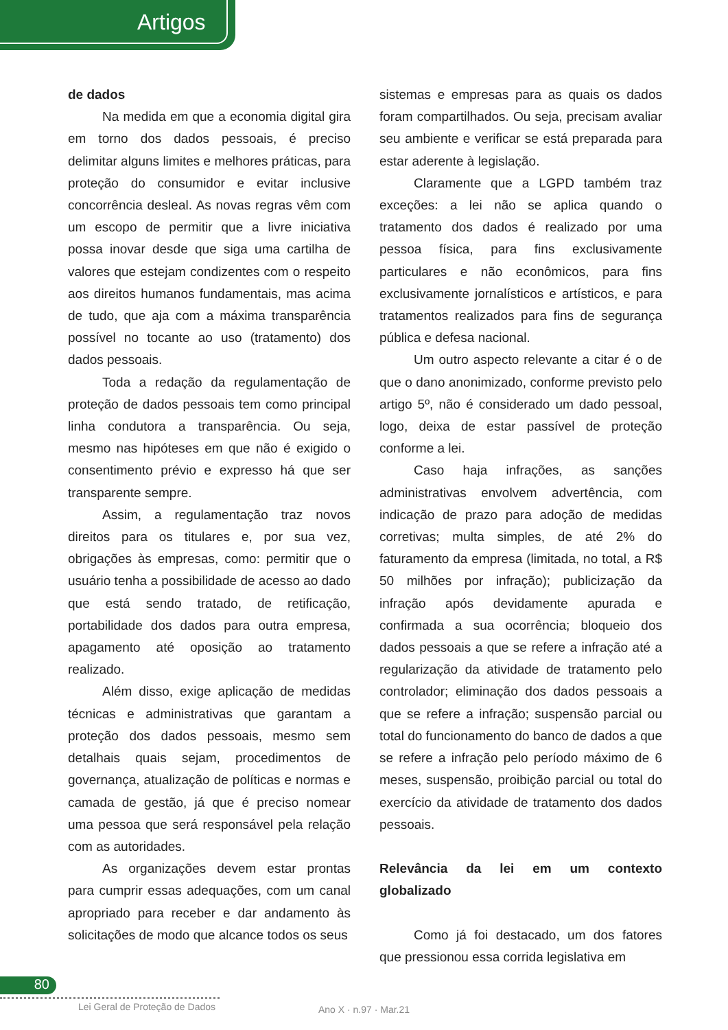Artigos
de dados
Na medida em que a economia digital gira em torno dos dados pessoais, é preciso delimitar alguns limites e melhores práticas, para proteção do consumidor e evitar inclusive concorrência desleal. As novas regras vêm com um escopo de permitir que a livre iniciativa possa inovar desde que siga uma cartilha de valores que estejam condizentes com o respeito aos direitos humanos fundamentais, mas acima de tudo, que aja com a máxima transparência possível no tocante ao uso (tratamento) dos dados pessoais.
Toda a redação da regulamentação de proteção de dados pessoais tem como principal linha condutora a transparência. Ou seja, mesmo nas hipóteses em que não é exigido o consentimento prévio e expresso há que ser transparente sempre.
Assim, a regulamentação traz novos direitos para os titulares e, por sua vez, obrigações às empresas, como: permitir que o usuário tenha a possibilidade de acesso ao dado que está sendo tratado, de retificação, portabilidade dos dados para outra empresa, apagamento até oposição ao tratamento realizado.
Além disso, exige aplicação de medidas técnicas e administrativas que garantam a proteção dos dados pessoais, mesmo sem detalhais quais sejam, procedimentos de governança, atualização de políticas e normas e camada de gestão, já que é preciso nomear uma pessoa que será responsável pela relação com as autoridades.
As organizações devem estar prontas para cumprir essas adequações, com um canal apropriado para receber e dar andamento às solicitações de modo que alcance todos os seus
sistemas e empresas para as quais os dados foram compartilhados. Ou seja, precisam avaliar seu ambiente e verificar se está preparada para estar aderente à legislação.
Claramente que a LGPD também traz exceções: a lei não se aplica quando o tratamento dos dados é realizado por uma pessoa física, para fins exclusivamente particulares e não econômicos, para fins exclusivamente jornalísticos e artísticos, e para tratamentos realizados para fins de segurança pública e defesa nacional.
Um outro aspecto relevante a citar é o de que o dano anonimizado, conforme previsto pelo artigo 5º, não é considerado um dado pessoal, logo, deixa de estar passível de proteção conforme a lei.
Caso haja infrações, as sanções administrativas envolvem advertência, com indicação de prazo para adoção de medidas corretivas; multa simples, de até 2% do faturamento da empresa (limitada, no total, a R$ 50 milhões por infração); publicização da infração após devidamente apurada e confirmada a sua ocorrência; bloqueio dos dados pessoais a que se refere a infração até a regularização da atividade de tratamento pelo controlador; eliminação dos dados pessoais a que se refere a infração; suspensão parcial ou total do funcionamento do banco de dados a que se refere a infração pelo período máximo de 6 meses, suspensão, proibição parcial ou total do exercício da atividade de tratamento dos dados pessoais.
Relevância da lei em um contexto globalizado
Como já foi destacado, um dos fatores que pressionou essa corrida legislativa em
80
Lei Geral de Proteção de Dados Ano X · n.97 · Mar.21